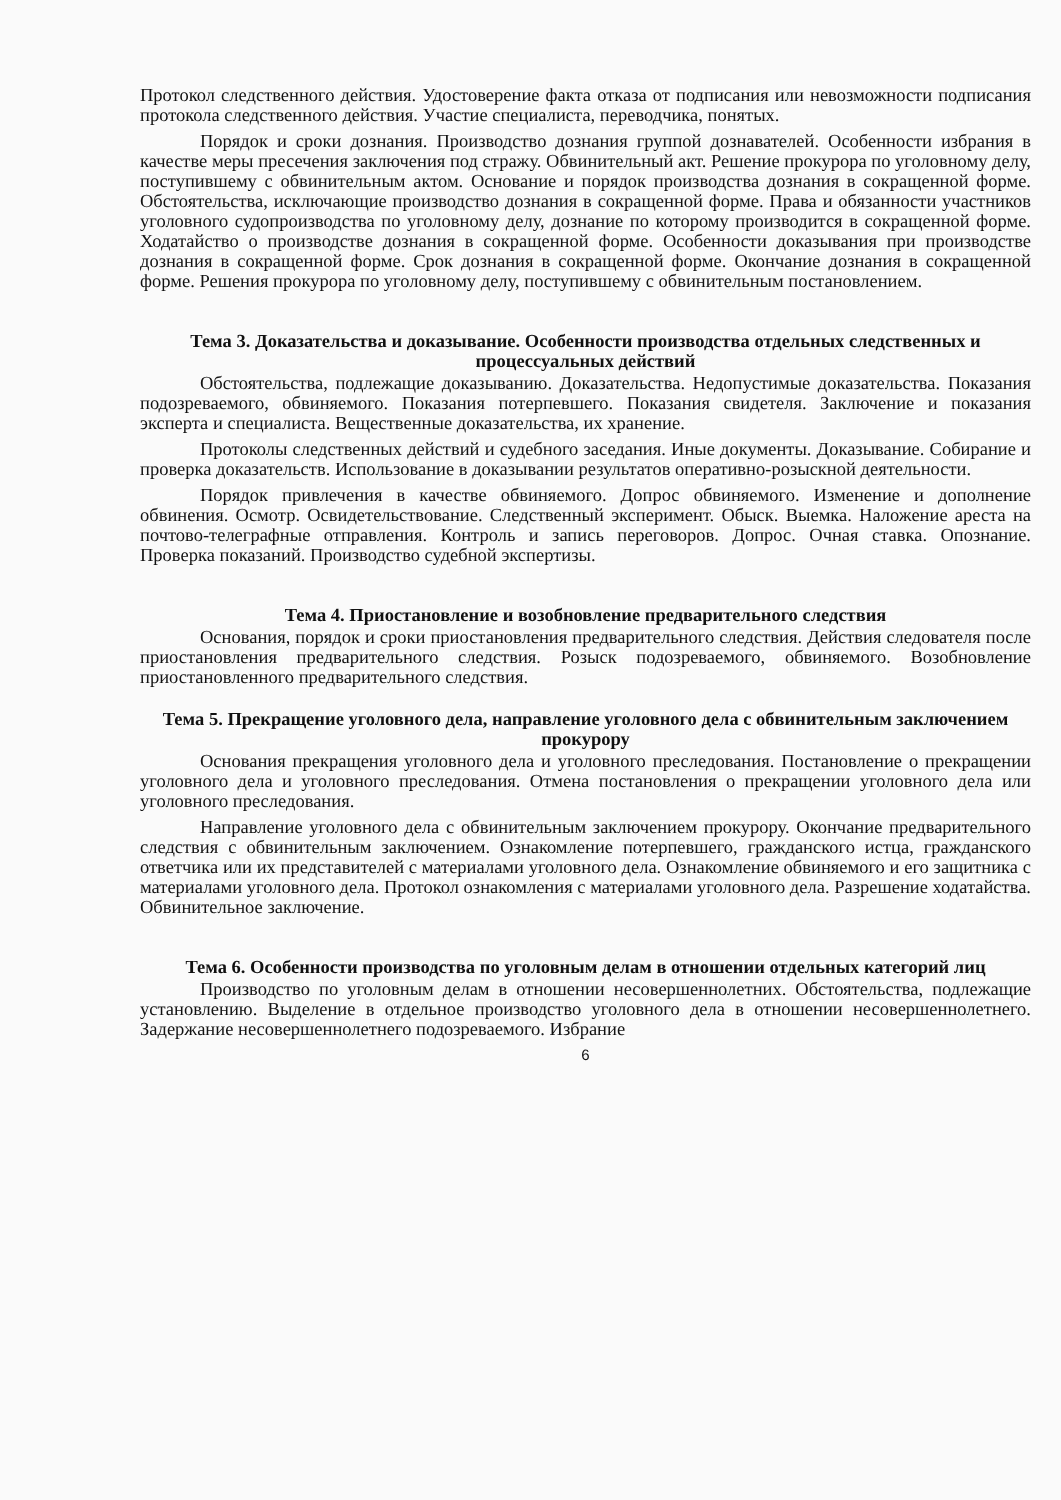Протокол следственного действия. Удостоверение факта отказа от подписания или невозможности подписания протокола следственного действия. Участие специалиста, переводчика, понятых.
Порядок и сроки дознания. Производство дознания группой дознавателей. Особенности избрания в качестве меры пресечения заключения под стражу. Обвинительный акт. Решение прокурора по уголовному делу, поступившему с обвинительным актом. Основание и порядок производства дознания в сокращенной форме. Обстоятельства, исключающие производство дознания в сокращенной форме. Права и обязанности участников уголовного судопроизводства по уголовному делу, дознание по которому производится в сокращенной форме. Ходатайство о производстве дознания в сокращенной форме. Особенности доказывания при производстве дознания в сокращенной форме. Срок дознания в сокращенной форме. Окончание дознания в сокращенной форме. Решения прокурора по уголовному делу, поступившему с обвинительным постановлением.
Тема 3. Доказательства и доказывание. Особенности производства отдельных следственных и процессуальных действий
Обстоятельства, подлежащие доказыванию. Доказательства. Недопустимые доказательства. Показания подозреваемого, обвиняемого. Показания потерпевшего. Показания свидетеля. Заключение и показания эксперта и специалиста. Вещественные доказательства, их хранение.
Протоколы следственных действий и судебного заседания. Иные документы. Доказывание. Собирание и проверка доказательств. Использование в доказывании результатов оперативно-розыскной деятельности.
Порядок привлечения в качестве обвиняемого. Допрос обвиняемого. Изменение и дополнение обвинения. Осмотр. Освидетельствование. Следственный эксперимент. Обыск. Выемка. Наложение ареста на почтово-телеграфные отправления. Контроль и запись переговоров. Допрос. Очная ставка. Опознание. Проверка показаний. Производство судебной экспертизы.
Тема 4. Приостановление и возобновление предварительного следствия
Основания, порядок и сроки приостановления предварительного следствия. Действия следователя после приостановления предварительного следствия. Розыск подозреваемого, обвиняемого. Возобновление приостановленного предварительного следствия.
Тема 5. Прекращение уголовного дела, направление уголовного дела с обвинительным заключением прокурору
Основания прекращения уголовного дела и уголовного преследования. Постановление о прекращении уголовного дела и уголовного преследования. Отмена постановления о прекращении уголовного дела или уголовного преследования.
Направление уголовного дела с обвинительным заключением прокурору. Окончание предварительного следствия с обвинительным заключением. Ознакомление потерпевшего, гражданского истца, гражданского ответчика или их представителей с материалами уголовного дела. Ознакомление обвиняемого и его защитника с материалами уголовного дела. Протокол ознакомления с материалами уголовного дела. Разрешение ходатайства. Обвинительное заключение.
Тема 6. Особенности производства по уголовным делам в отношении отдельных категорий лиц
Производство по уголовным делам в отношении несовершеннолетних. Обстоятельства, подлежащие установлению. Выделение в отдельное производство уголовного дела в отношении несовершеннолетнего. Задержание несовершеннолетнего подозреваемого. Избрание
6